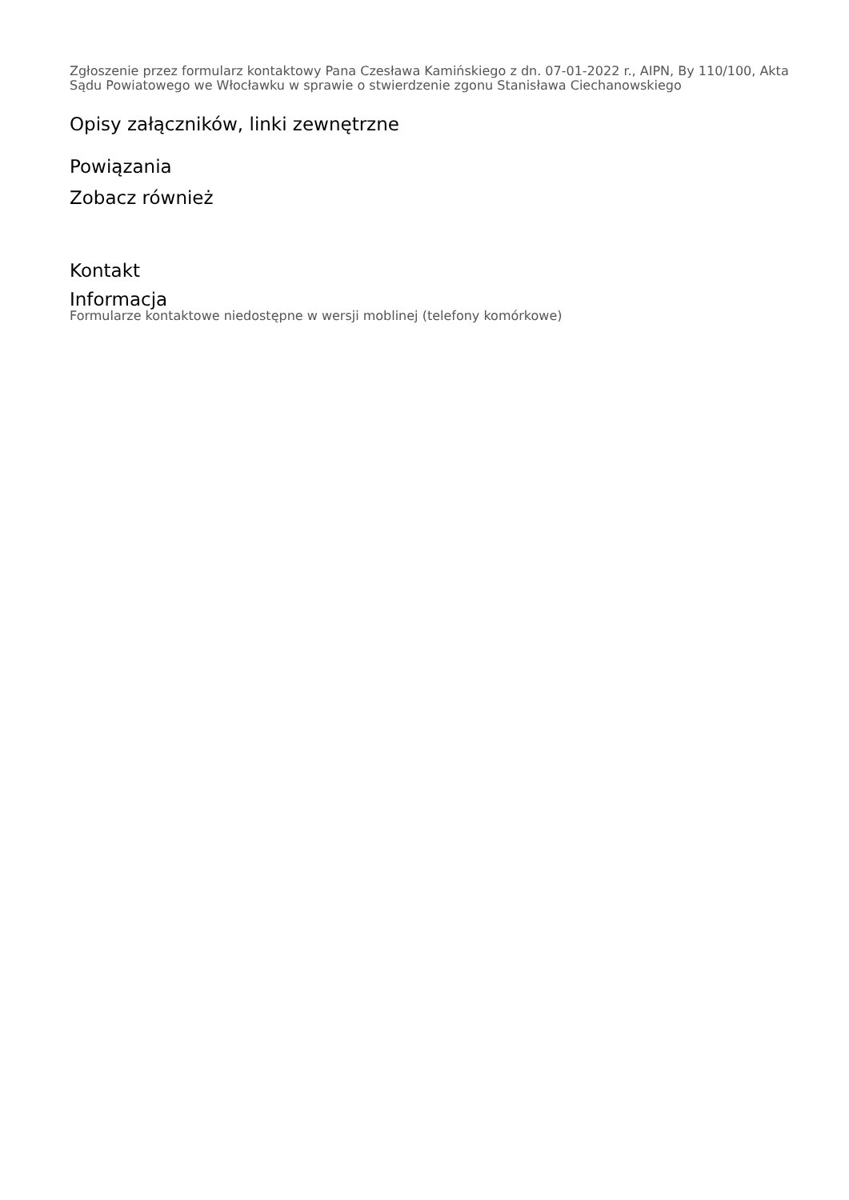Zgłoszenie przez formularz kontaktowy Pana Czesława Kamińskiego z dn. 07-01-2022 r., AIPN, By 110/100, Akta Sądu Powiatowego we Włocławku w sprawie o stwierdzenie zgonu Stanisława Ciechanowskiego
Opisy załączników, linki zewnętrzne
Powiązania
Zobacz również
Kontakt
Informacja
Formularze kontaktowe niedostępne w wersji moblinej (telefony komórkowe)